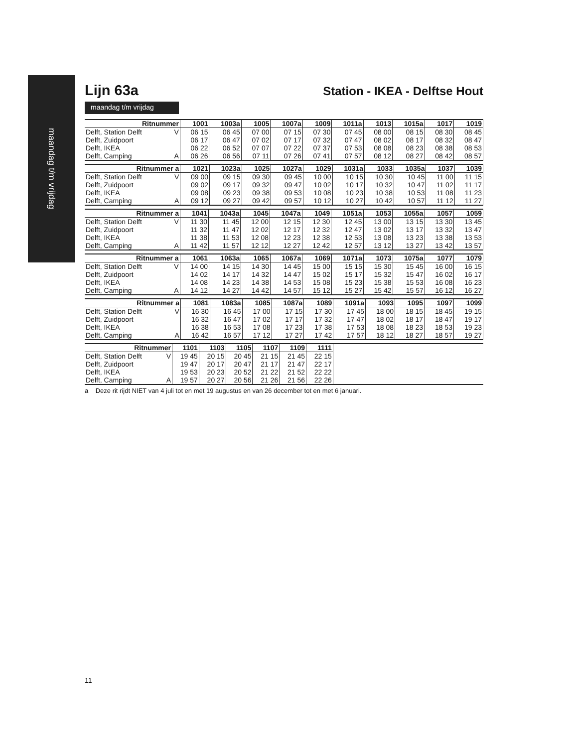maandag t/m vrijdag
Lijn 63a
Station - IKEA - Delftse Hout
maandag t/m vrijdag
| Ritnummer | | 1001 | 1003a | 1005 | 1007a | 1009 | 1011a | 1013 | 1015a | 1017 | 1019 |
| --- | --- | --- | --- | --- | --- | --- | --- | --- | --- | --- | --- |
| Delft, Station Delft | V | 06 15 | 06 45 | 07 00 | 07 15 | 07 30 | 07 45 | 08 00 | 08 15 | 08 30 | 08 45 |
| Delft, Zuidpoort | | 06 17 | 06 47 | 07 02 | 07 17 | 07 32 | 07 47 | 08 02 | 08 17 | 08 32 | 08 47 |
| Delft, IKEA | | 06 22 | 06 52 | 07 07 | 07 22 | 07 37 | 07 53 | 08 08 | 08 23 | 08 38 | 08 53 |
| Delft, Camping | A | 06 26 | 06 56 | 07 11 | 07 26 | 07 41 | 07 57 | 08 12 | 08 27 | 08 42 | 08 57 |
| Ritnummer a | | 1021 | 1023a | 1025 | 1027a | 1029 | 1031a | 1033 | 1035a | 1037 | 1039 |
| --- | --- | --- | --- | --- | --- | --- | --- | --- | --- | --- | --- |
| Delft, Station Delft | V | 09 00 | 09 15 | 09 30 | 09 45 | 10 00 | 10 15 | 10 30 | 10 45 | 11 00 | 11 15 |
| Delft, Zuidpoort | | 09 02 | 09 17 | 09 32 | 09 47 | 10 02 | 10 17 | 10 32 | 10 47 | 11 02 | 11 17 |
| Delft, IKEA | | 09 08 | 09 23 | 09 38 | 09 53 | 10 08 | 10 23 | 10 38 | 10 53 | 11 08 | 11 23 |
| Delft, Camping | A | 09 12 | 09 27 | 09 42 | 09 57 | 10 12 | 10 27 | 10 42 | 10 57 | 11 12 | 11 27 |
| Ritnummer a | | 1041 | 1043a | 1045 | 1047a | 1049 | 1051a | 1053 | 1055a | 1057 | 1059 |
| --- | --- | --- | --- | --- | --- | --- | --- | --- | --- | --- | --- |
| Delft, Station Delft | V | 11 30 | 11 45 | 12 00 | 12 15 | 12 30 | 12 45 | 13 00 | 13 15 | 13 30 | 13 45 |
| Delft, Zuidpoort | | 11 32 | 11 47 | 12 02 | 12 17 | 12 32 | 12 47 | 13 02 | 13 17 | 13 32 | 13 47 |
| Delft, IKEA | | 11 38 | 11 53 | 12 08 | 12 23 | 12 38 | 12 53 | 13 08 | 13 23 | 13 38 | 13 53 |
| Delft, Camping | A | 11 42 | 11 57 | 12 12 | 12 27 | 12 42 | 12 57 | 13 12 | 13 27 | 13 42 | 13 57 |
| Ritnummer a | | 1061 | 1063a | 1065 | 1067a | 1069 | 1071a | 1073 | 1075a | 1077 | 1079 |
| --- | --- | --- | --- | --- | --- | --- | --- | --- | --- | --- | --- |
| Delft, Station Delft | V | 14 00 | 14 15 | 14 30 | 14 45 | 15 00 | 15 15 | 15 30 | 15 45 | 16 00 | 16 15 |
| Delft, Zuidpoort | | 14 02 | 14 17 | 14 32 | 14 47 | 15 02 | 15 17 | 15 32 | 15 47 | 16 02 | 16 17 |
| Delft, IKEA | | 14 08 | 14 23 | 14 38 | 14 53 | 15 08 | 15 23 | 15 38 | 15 53 | 16 08 | 16 23 |
| Delft, Camping | A | 14 12 | 14 27 | 14 42 | 14 57 | 15 12 | 15 27 | 15 42 | 15 57 | 16 12 | 16 27 |
| Ritnummer a | | 1081 | 1083a | 1085 | 1087a | 1089 | 1091a | 1093 | 1095 | 1097 | 1099 |
| --- | --- | --- | --- | --- | --- | --- | --- | --- | --- | --- | --- |
| Delft, Station Delft | V | 16 30 | 16 45 | 17 00 | 17 15 | 17 30 | 17 45 | 18 00 | 18 15 | 18 45 | 19 15 |
| Delft, Zuidpoort | | 16 32 | 16 47 | 17 02 | 17 17 | 17 32 | 17 47 | 18 02 | 18 17 | 18 47 | 19 17 |
| Delft, IKEA | | 16 38 | 16 53 | 17 08 | 17 23 | 17 38 | 17 53 | 18 08 | 18 23 | 18 53 | 19 23 |
| Delft, Camping | A | 16 42 | 16 57 | 17 12 | 17 27 | 17 42 | 17 57 | 18 12 | 18 27 | 18 57 | 19 27 |
| Ritnummer | | 1101 | 1103 | 1105 | 1107 | 1109 | 1111 | |
| --- | --- | --- | --- | --- | --- | --- | --- | --- |
| Delft, Station Delft | V | 19 45 | 20 15 | 20 45 | 21 15 | 21 45 | 22 15 | |
| Delft, Zuidpoort | | 19 47 | 20 17 | 20 47 | 21 17 | 21 47 | 22 17 | |
| Delft, IKEA | | 19 53 | 20 23 | 20 52 | 21 22 | 21 52 | 22 22 | |
| Delft, Camping | A | 19 57 | 20 27 | 20 56 | 21 26 | 21 56 | 22 26 | |
a Deze rit rijdt NIET van 4 juli tot en met 19 augustus en van 26 december tot en met 6 januari.
11